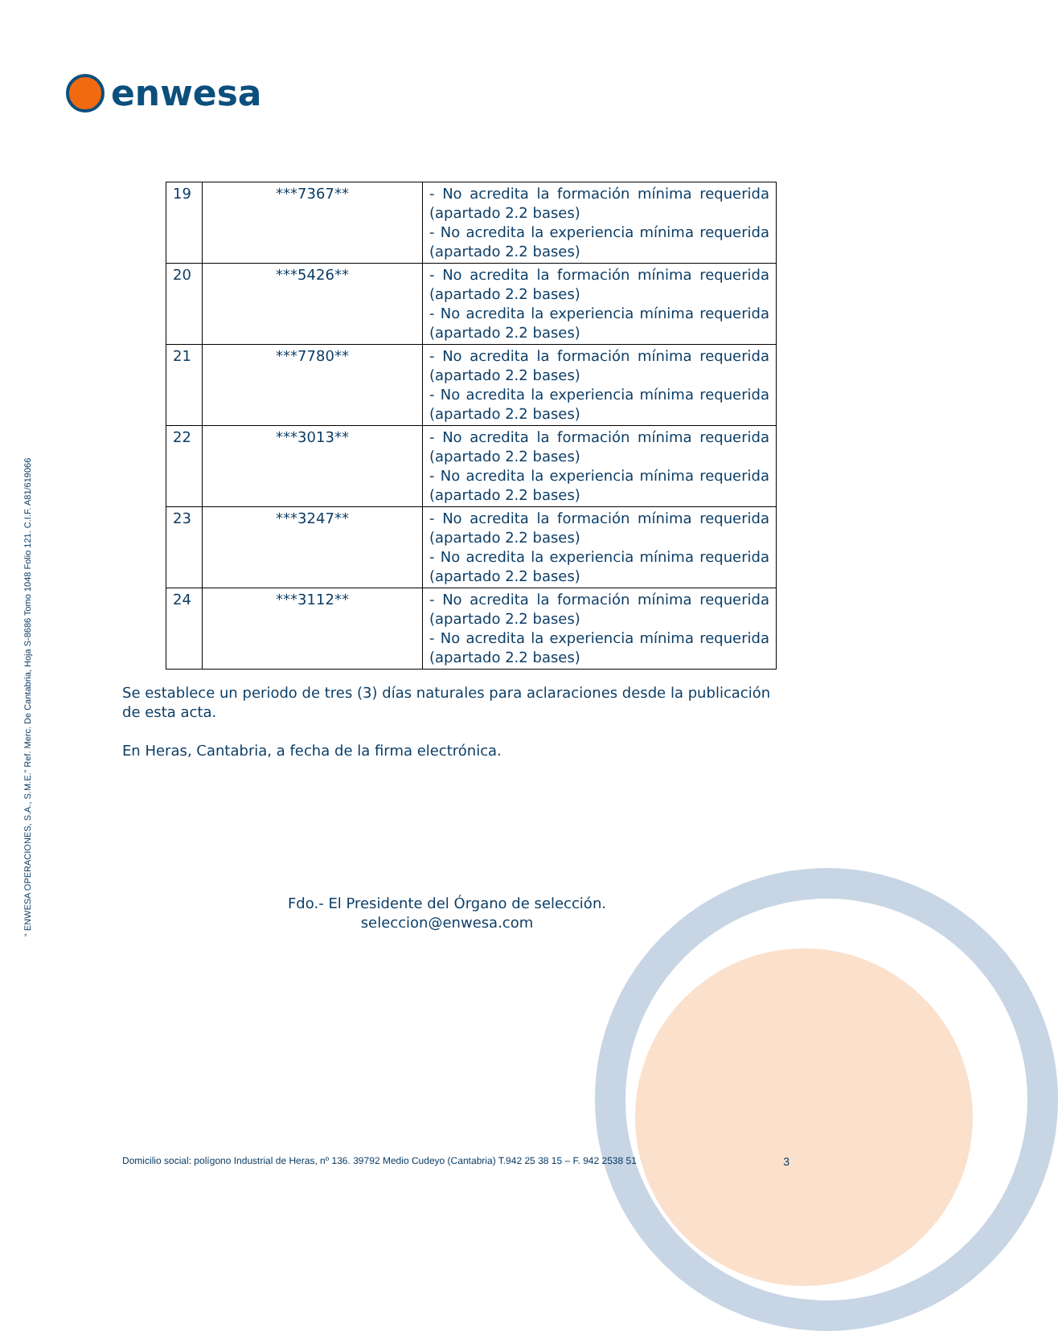enwesa
“ ENWESA OPERACIONES, S.A., S.M.E.” Ref. Merc. De Cantabria, Hoja S-8686 Tomo 1048 Folio 121. C.I.F. A81/619066
| 19 | ***7367** | - No acredita la formación mínima requerida (apartado 2.2 bases) - No acredita la experiencia mínima requerida (apartado 2.2 bases) |
| 20 | ***5426** | - No acredita la formación mínima requerida (apartado 2.2 bases) - No acredita la experiencia mínima requerida (apartado 2.2 bases) |
| 21 | ***7780** | - No acredita la formación mínima requerida (apartado 2.2 bases) - No acredita la experiencia mínima requerida (apartado 2.2 bases) |
| 22 | ***3013** | - No acredita la formación mínima requerida (apartado 2.2 bases) - No acredita la experiencia mínima requerida (apartado 2.2 bases) |
| 23 | ***3247** | - No acredita la formación mínima requerida (apartado 2.2 bases) - No acredita la experiencia mínima requerida (apartado 2.2 bases) |
| 24 | ***3112** | - No acredita la formación mínima requerida (apartado 2.2 bases) - No acredita la experiencia mínima requerida (apartado 2.2 bases) |
Se establece un periodo de tres (3) días naturales para aclaraciones desde la publicación de esta acta.
En Heras, Cantabria, a fecha de la firma electrónica.
Fdo.- El Presidente del Órgano de selección.
seleccion@enwesa.com
Domicilio social: polígono Industrial de Heras, nº 136. 39792 Medio Cudeyo (Cantabria) T.942 25 38 15 – F. 942 2538 51 3